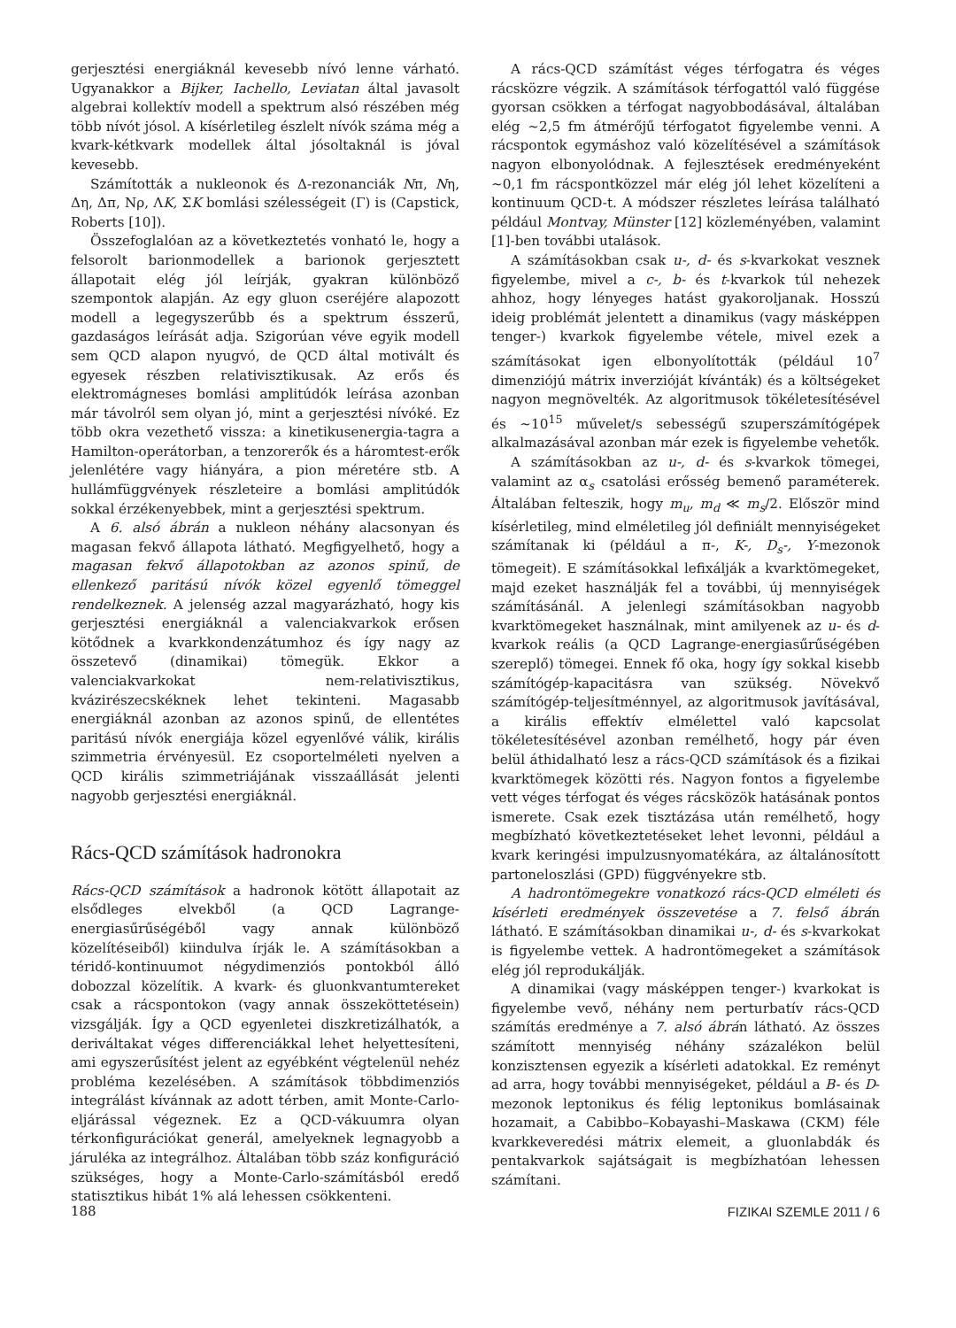gerjesztési energiáknál kevesebb nívó lenne várható. Ugyanakkor a Bijker, Iachello, Leviatan által javasolt algebrai kollektív modell a spektrum alsó részében még több nívót jósol. A kísérletileg észlelt nívók száma még a kvark-kétkvark modellek által jósoltaknál is jóval kevesebb.
Számították a nukleonok és Δ-rezonanciák Nπ, Nη, Δη, Δπ, Nρ, ΛK, ΣK bomlási szélességeit (Γ) is (Capstick, Roberts [10]).
Összefoglalóan az a következtetés vonható le, hogy a felsorolt barionmodellek a barionok gerjesztett állapotait elég jól leírják, gyakran különböző szempontok alapján. Az egy gluon cseréjére alapozott modell a legegyszerűbb és a spektrum ésszerű, gazdaságos leírását adja. Szigorúan véve egyik modell sem QCD alapon nyugvó, de QCD által motivált és egyesek részben relativisztikusak. Az erős és elektromágneses bomlási amplitúdók leírása azonban már távolról sem olyan jó, mint a gerjesztési nívóké. Ez több okra vezethető vissza: a kinetikusenergia-tagra a Hamilton-operátorban, a tenzorerők és a háromtest-erők jelenlétére vagy hiányára, a pion méretére stb. A hullámfüggvények részleteire a bomlási amplitúdók sokkal érzékenyebbek, mint a gerjesztési spektrum.
A 6. alsó ábrán a nukleon néhány alacsonyan és magasan fekvő állapota látható. Megfigyelhető, hogy a magasan fekvő állapotokban az azonos spinű, de ellenkező paritású nívók közel egyenlő tömeggel rendelkeznek. A jelenség azzal magyarázható, hogy kis gerjesztési energiáknál a valenciakvarkok erősen kötődnek a kvarkkondenzátumhoz és így nagy az összetevő (dinamikai) tömegük. Ekkor a valenciakvarkokat nem-relativisztikus, kvázirészecskéknek lehet tekinteni. Magasabb energiáknál azonban az azonos spinű, de ellentétes paritású nívók energiája közel egyenlővé válik, királis szimmetria érvényesül. Ez csoportelméleti nyelven a QCD királis szimmetriájának visszaállását jelenti nagyobb gerjesztési energiáknál.
Rács-QCD számítások hadronokra
Rács-QCD számítások a hadronok kötött állapotait az elsődleges elvekből (a QCD Lagrange-energiasűrűségéből vagy annak különböző közelítéseiből) kiindulva írják le. A számításokban a téridő-kontinuumot négydimenziós pontokból álló dobozzal közelítik. A kvark- és gluonkvantumtereket csak a rácspontokon (vagy annak összeköttetésein) vizsgálják. Így a QCD egyenletei diszkretizálhatók, a deriváltakat véges differenciákkal lehet helyettesíteni, ami egyszerűsítést jelent az egyébként végtelenül nehéz probléma kezelésében. A számítások többdimenziós integrálást kívánnak az adott térben, amit Monte-Carlo-eljárással végeznek. Ez a QCD-vákuumra olyan térkonfigurációkat generál, amelyeknek legnagyobb a járuléka az integrálhoz. Általában több száz konfiguráció szükséges, hogy a Monte-Carlo-számításból eredő statisztikus hibát 1% alá lehessen csökkenteni.
A rács-QCD számítást véges térfogatra és véges rácsközre végzik. A számítások térfogattól való függése gyorsan csökken a térfogat nagyobbodásával, általában elég ~2,5 fm átmérőjű térfogatot figyelembe venni. A rácspontok egymáshoz való közelítésével a számítások nagyon elbonyolódnak. A fejlesztések eredményeként ~0,1 fm rácspontközzel már elég jól lehet közelíteni a kontinuum QCD-t. A módszer részletes leírása található például Montvay, Münster [12] közleményében, valamint [1]-ben további utalások.
A számításokban csak u-, d- és s-kvarkokat vesznek figyelembe, mivel a c-, b- és t-kvarkok túl nehezek ahhoz, hogy lényeges hatást gyakoroljanak. Hosszú ideig problémát jelentett a dinamikus (vagy másképpen tenger-) kvarkok figyelembe vétele, mivel ezek a számításokat igen elbonyolították (például 10<sup>7</sup> dimenziójú mátrix inverzióját kívánták) és a költségeket nagyon megnövelték. Az algoritmusok tökéletesítésével és ~10<sup>15</sup> művelet/s sebességű szuperszámítógépek alkalmazásával azonban már ezek is figyelembe vehetők.
A számításokban az u-, d- és s-kvarkok tömegei, valamint az α<sub>s</sub> csatolási erősség bemenő paraméterek. Általában felteszik, hogy m<sub>u</sub>, m<sub>d</sub> ≪ m<sub>s</sub>/2. Először mind kísérletileg, mind elméletileg jól definiált mennyiségeket számítanak ki (például a π-, K-, D<sub>s</sub>-, Y-mezonok tömegeit). E számításokkal lefixálják a kvarktömegeket, majd ezeket használják fel a további, új mennyiségek számításánál. A jelenlegi számításokban nagyobb kvarktömegeket használnak, mint amilyenek az u- és d-kvarkok reális (a QCD Lagrange-energiasűrűségében szereplő) tömegei. Ennek fő oka, hogy így sokkal kisebb számítógép-kapacitásra van szükség. Növekvő számítógép-teljesítménnyel, az algoritmusok javításával, a királis effektív elmélettel való kapcsolat tökéletesítésével azonban remélhető, hogy pár éven belül áthidalható lesz a rács-QCD számítások és a fizikai kvarktömegek közötti rés. Nagyon fontos a figyelembe vett véges térfogat és véges rácsközök hatásának pontos ismerete. Csak ezek tisztázása után remélhető, hogy megbízható következtetéseket lehet levonni, például a kvark keringési impulzusnyomatékára, az általánosított partoneloszlási (GPD) függvényekre stb.
A hadrontömegekre vonatkozó rács-QCD elméleti és kísérleti eredmények összevetése a 7. felső ábrán látható. E számításokban dinamikai u-, d- és s-kvarkokat is figyelembe vettek. A hadrontömegeket a számítások elég jól reprodukálják.
A dinamikai (vagy másképpen tenger-) kvarkokat is figyelembe vevő, néhány nem perturbatív rács-QCD számítás eredménye a 7. alsó ábrán látható. Az összes számított mennyiség néhány százalékon belül konzisztensen egyezik a kísérleti adatokkal. Ez reményt ad arra, hogy további mennyiségeket, például a B- és D-mezonok leptonikus és félig leptonikus bomlásainak hozamait, a Cabibbo–Kobayashi–Maskawa (CKM) féle kvarkkeveredési mátrix elemeit, a gluonlabdák és pentakvarkok sajátságait is megbízhatóan lehessen számítani.
188 FIZIKAI SZEMLE 2011 / 6